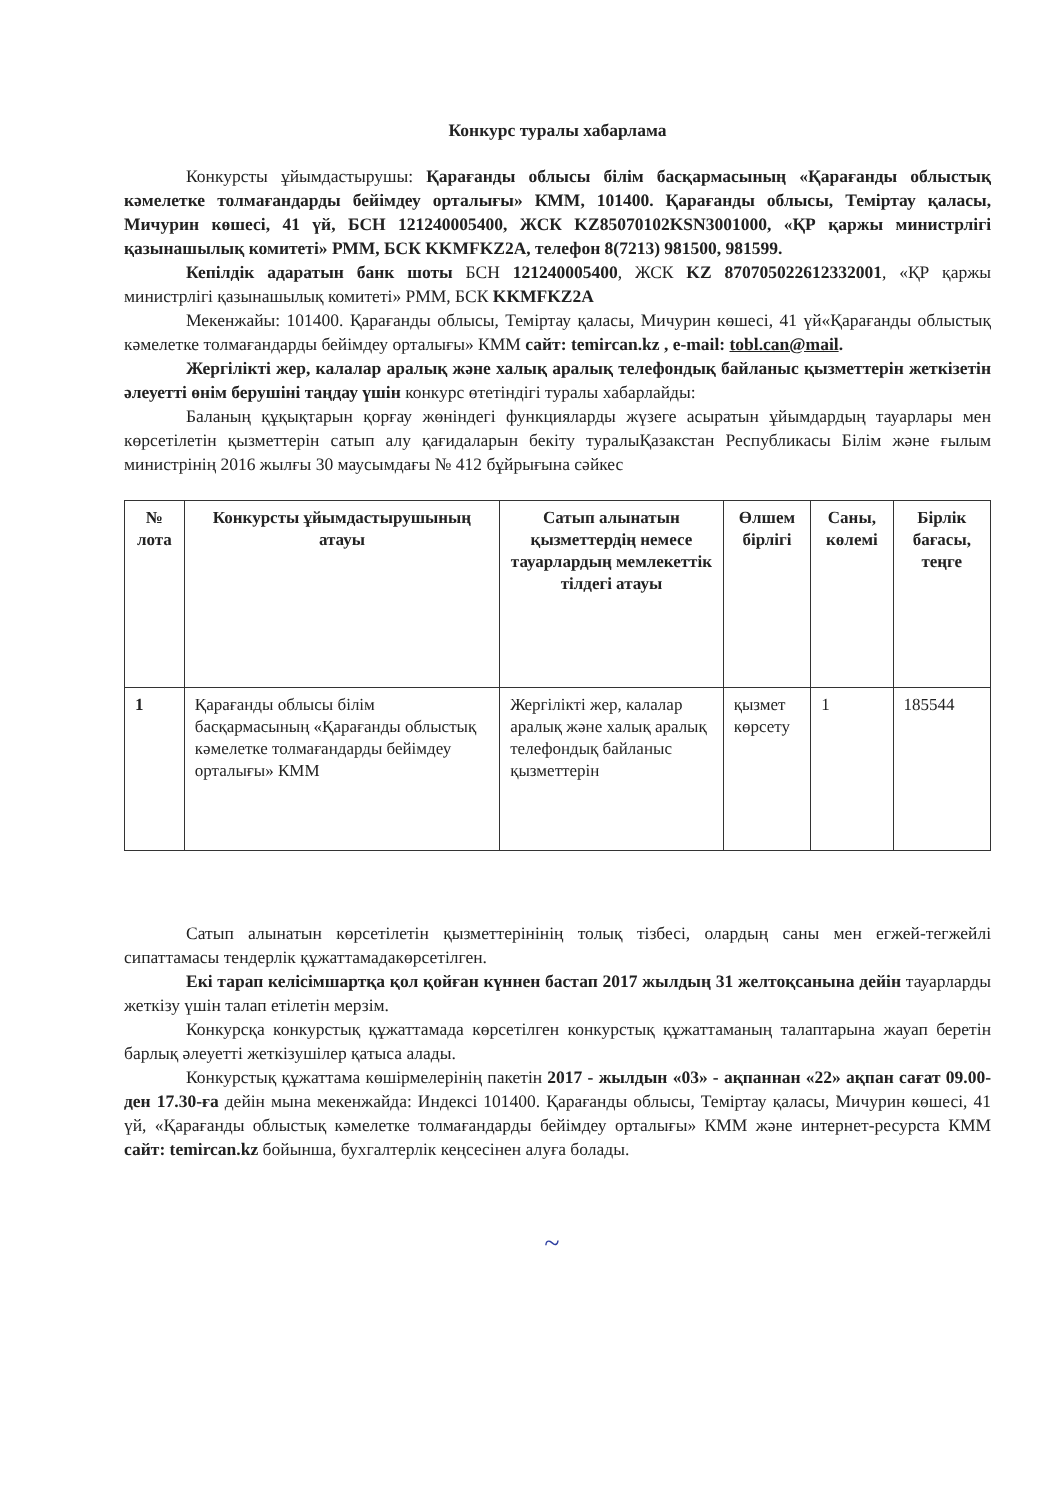Конкурс туралы хабарлама
Конкурсты ұйымдастырушы: Қарағанды облысы білім басқармасының «Қарағанды облыстық кәмелетке толмағандарды бейімдеу орталығы» КММ, 101400. Қарағанды облысы, Теміртау қаласы, Мичурин көшесі, 41 үй, БСН 121240005400, ЖСК KZ85070102KSN3001000, «ҚР қаржы министрлігі қазынашылық комитеті» РММ, БСК KKMFKZ2A, телефон 8(7213) 981500, 981599.
Кепілдік адаратын банк шоты БСН 121240005400, ЖСК KZ 870705022612332001, «ҚР қаржы министрлігі қазынашылық комитеті» РММ, БСК KKMFKZ2A
Мекенжайы: 101400. Қарағанды облысы, Теміртау қаласы, Мичурин көшесі, 41 үй«Қарағанды облыстық кәмелетке толмағандарды бейімдеу орталығы» КММ сайт: temircan.kz , e-mail: tobl.can@mail.
Жергілікті жер, калалар аралық және халық аралық телефондық байланыс қызметтерін жеткізетін әлеуетті өнім берушіні таңдау үшін конкурс өтетіндігі туралы хабарлайды:
Баланың құқықтарын қорғау жөніндегі функцияларды жүзеге асыратын ұйымдардың тауарлары мен көрсетілетін қызметтерін сатып алу қағидаларын бекіту туралыҚазакстан Республикасы Білім және ғылым министрінің 2016 жылғы 30 маусымдағы № 412 бұйрығына сәйкес
| № лота | Конкурсты ұйымдастырушының атауы | Сатып алынатын қызметтердің немесе тауарлардың мемлекеттік тілдегі атауы | Өлшем бірлігі | Саны, көлемі | Бірлік бағасы, теңге |
| --- | --- | --- | --- | --- | --- |
| 1 | Қарағанды облысы білім басқармасының «Қарағанды облыстық кәмелетке толмағандарды бейімдеу орталығы» КММ | Жергілікті жер, калалар аралық және халық аралық телефондық байланыс қызметтерін | қызмет көрсету | 1 | 185544 |
Сатып алынатын көрсетілетін қызметтерінінің толық тізбесі, олардың саны мен егжей-тегжейлі сипаттамасы тендерлік құжаттамадакөрсетілген.
Екі тарап келісімшартқа қол қойған күннен бастап 2017 жылдың 31 желтоқсанына дейін тауарларды жеткізу үшін талап етілетін мерзім.
Конкурсқа конкурстық құжаттамада көрсетілген конкурстық құжаттаманың талаптарына жауап беретін барлық әлеуетті жеткізушілер қатыса алады.
Конкурстық құжаттама көшірмелерінің пакетін 2017 - жылдын «03» - ақпаннан «22» ақпан сағат 09.00-ден 17.30-ға дейін мына мекенжайда: Индексі 101400. Қарағанды облысы, Теміртау қаласы, Мичурин көшесі, 41 үй, «Қарағанды облыстық кәмелетке толмағандарды бейімдеу орталығы» КММ және интернет-ресурста КММ сайт: temircan.kz бойынша, бухгалтерлік кеңсесінен алуға болады.
~